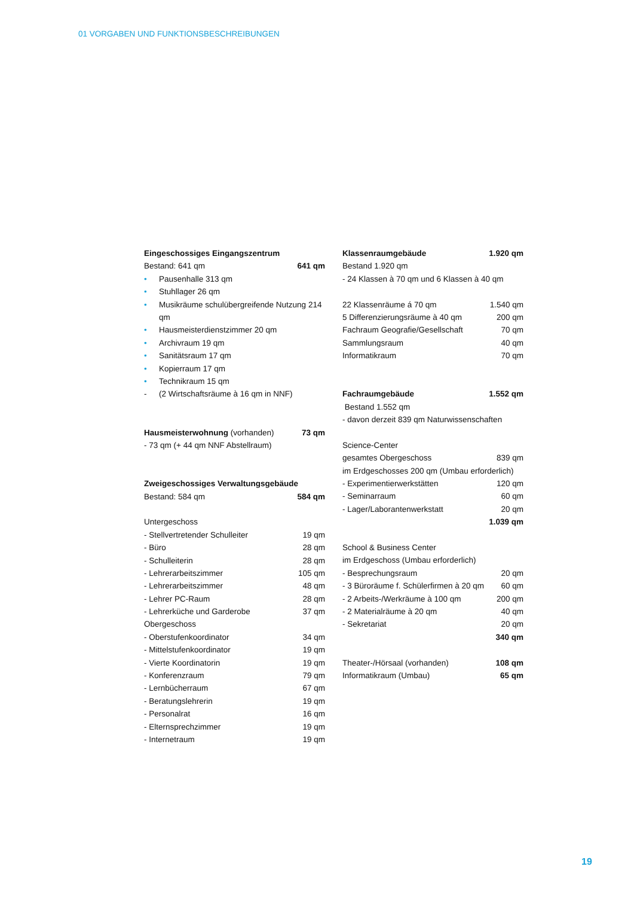01 VORGABEN UND FUNKTIONSBESCHREIBUNGEN
Eingeschossiges Eingangszentrum
Bestand: 641 qm 641 qm
• Pausenhalle 313 qm
• Stuhllager 26 qm
• Musikräume schulübergreifende Nutzung 214 qm
• Hausmeisterdienstzimmer 20 qm
• Archivraum 19 qm
• Sanitätsraum 17 qm
• Kopierraum 17 qm
• Technikraum 15 qm
- (2 Wirtschaftsräume à 16 qm in NNF)
Hausmeisterwohnung (vorhanden) 73 qm
- 73 qm (+ 44 qm NNF Abstellraum)
Zweigeschossiges Verwaltungsgebäude
Bestand: 584 qm 584 qm
Untergeschoss
- Stellvertretender Schulleiter 19 qm
- Büro 28 qm
- Schulleiterin 28 qm
- Lehrerarbeitszimmer 105 qm
- Lehrerarbeitszimmer 48 qm
- Lehrer PC-Raum 28 qm
- Lehrerküche und Garderobe 37 qm
Obergeschoss
- Oberstufenkoordinator 34 qm
- Mittelstufenkoordinator 19 qm
- Vierte Koordinatorin 19 qm
- Konferenzraum 79 qm
- Lernbücherraum 67 qm
- Beratungslehrerin 19 qm
- Personalrat 16 qm
- Elternsprechzimmer 19 qm
- Internetraum 19 qm
Klassenraumgebäude 1.920 qm
Bestand 1.920 qm
- 24 Klassen à 70 qm und 6 Klassen à 40 qm
22 Klassenräume á 70 qm 1.540 qm
5 Differenzierungsräume à 40 qm 200 qm
Fachraum Geografie/Gesellschaft 70 qm
Sammlungsraum 40 qm
Informatikraum 70 qm
Fachraumgebäude 1.552 qm
Bestand 1.552 qm
- davon derzeit 839 qm Naturwissenschaften
Science-Center
gesamtes Obergeschoss 839 qm
im Erdgeschosses 200 qm (Umbau erforderlich)
- Experimentierwerkstätten 120 qm
- Seminarraum 60 qm
- Lager/Laborantenwerkstatt 20 qm
1.039 qm
School & Business Center
im Erdgeschoss (Umbau erforderlich)
- Besprechungsraum 20 qm
- 3 Büroräume f. Schülerfirmen à 20 qm 60 qm
- 2 Arbeits-/Werkräume à 100 qm 200 qm
- 2 Materialräume à 20 qm 40 qm
- Sekretariat 20 qm
340 qm
Theater-/Hörsaal (vorhanden) 108 qm
Informatikraum (Umbau) 65 qm
19